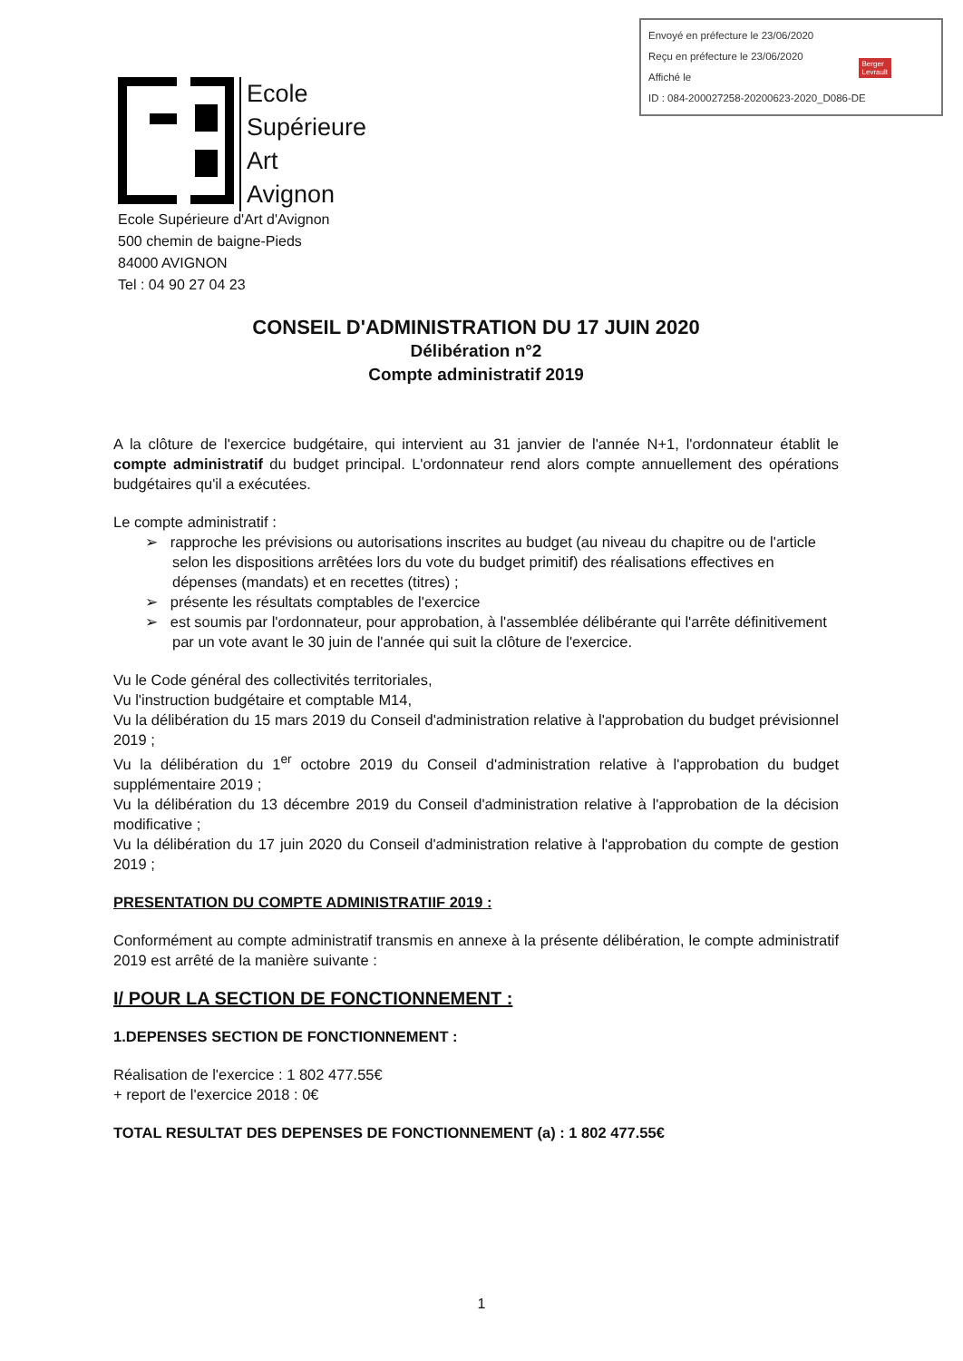Envoyé en préfecture le 23/06/2020
Reçu en préfecture le 23/06/2020
Affiché le
ID : 084-200027258-20200623-2020_D086-DE
Berger
Levrault
Ecole
Supérieure
Art
Avignon
Ecole Supérieure d'Art d'Avignon
500 chemin de baigne-Pieds
84000 AVIGNON
Tel : 04 90 27 04 23
CONSEIL D'ADMINISTRATION DU 17 JUIN 2020
Délibération n°2
Compte administratif 2019
A la clôture de l'exercice budgétaire, qui intervient au 31 janvier de l'année N+1, l'ordonnateur établit le compte administratif du budget principal. L'ordonnateur rend alors compte annuellement des opérations budgétaires qu'il a exécutées.
Le compte administratif :
➢ rapproche les prévisions ou autorisations inscrites au budget (au niveau du chapitre ou de l'article selon les dispositions arrêtées lors du vote du budget primitif) des réalisations effectives en dépenses (mandats) et en recettes (titres) ;
➢ présente les résultats comptables de l'exercice
➢ est soumis par l'ordonnateur, pour approbation, à l'assemblée délibérante qui l'arrête définitivement par un vote avant le 30 juin de l'année qui suit la clôture de l'exercice.
Vu le Code général des collectivités territoriales,
Vu l'instruction budgétaire et comptable M14,
Vu la délibération du 15 mars 2019 du Conseil d'administration relative à l'approbation du budget prévisionnel 2019 ;
Vu la délibération du 1<sup>er</sup> octobre 2019 du Conseil d'administration relative à l'approbation du budget supplémentaire 2019 ;
Vu la délibération du 13 décembre 2019 du Conseil d'administration relative à l'approbation de la décision modificative ;
Vu la délibération du 17 juin 2020 du Conseil d'administration relative à l'approbation du compte de gestion 2019 ;
PRESENTATION DU COMPTE ADMINISTRATIIF 2019 :
Conformément au compte administratif transmis en annexe à la présente délibération, le compte administratif 2019 est arrêté de la manière suivante :
I/ POUR LA SECTION DE FONCTIONNEMENT :
1.DEPENSES SECTION DE FONCTIONNEMENT :
Réalisation de l'exercice : 1 802 477.55€
+ report de l'exercice 2018 : 0€
TOTAL RESULTAT DES DEPENSES DE FONCTIONNEMENT (a) : 1 802 477.55€
1